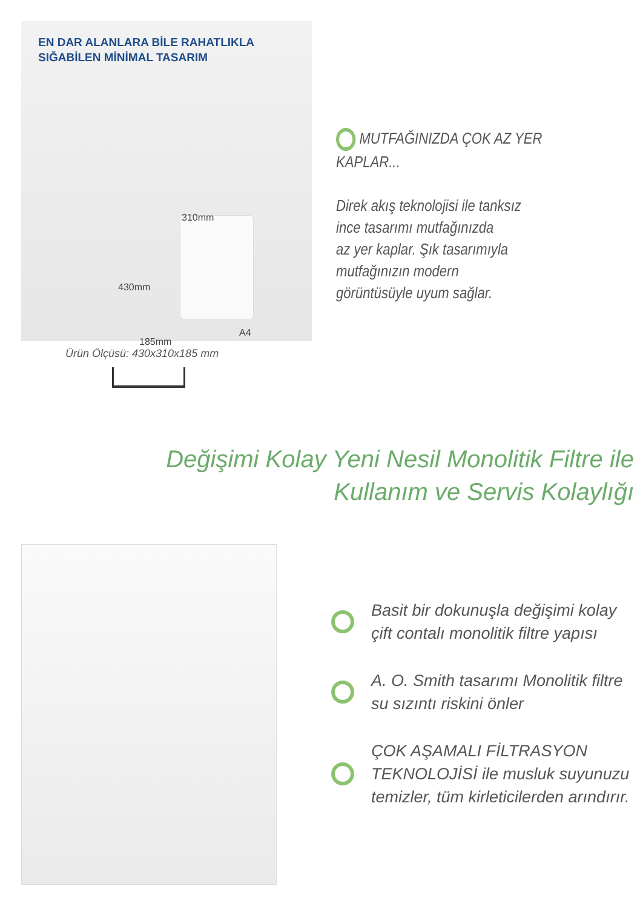EN DAR ALANLARA BİLE RAHATLIKLA
SIĞABİLEN MİNİMAL TASARIM
310mm
430mm
185mm
A4
Ürün Ölçüsü: 430x310x185 mm
MUTFAĞINIZDA ÇOK AZ YER
KAPLAR...
Direk akış teknolojisi ile tanksız
ince tasarımı mutfağınızda
az yer kaplar. Şık tasarımıyla
mutfağınızın modern
görüntüsüyle uyum sağlar.
Değişimi Kolay Yeni Nesil Monolitik Filtre ile
Kullanım ve Servis Kolaylığı
Basit bir dokunuşla değişimi kolay
çift contalı monolitik filtre yapısı
A. O. Smith tasarımı Monolitik filtre
su sızıntı riskini önler
ÇOK AŞAMALI FİLTRASYON
TEKNOLOJİSİ ile musluk suyunuzu
temizler, tüm kirleticilerden arındırır.